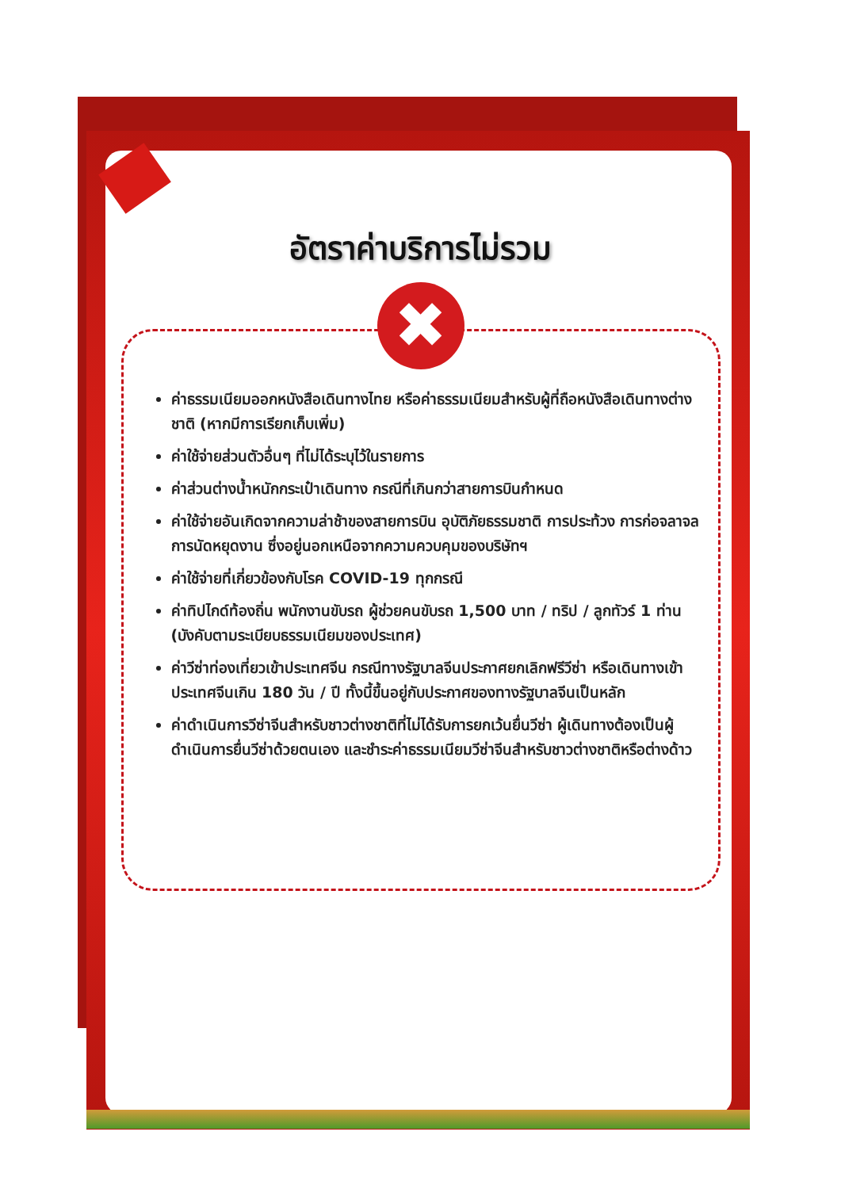อัตราค่าบริการไม่รวม
✖
ค่าธรรมเนียมออกหนังสือเดินทางไทย หรือค่าธรรมเนียมสำหรับผู้ที่ถือหนังสือเดินทางต่างชาติ (หากมีการเรียกเก็บเพิ่ม)
ค่าใช้จ่ายส่วนตัวอื่นๆ ที่ไม่ได้ระบุไว้ในรายการ
ค่าส่วนต่างน้ำหนักกระเป๋าเดินทาง กรณีที่เกินกว่าสายการบินกำหนด
ค่าใช้จ่ายอันเกิดจากความล่าช้าของสายการบิน อุบัติภัยธรรมชาติ การประท้วง การก่อจลาจล การนัดหยุดงาน ซึ่งอยู่นอกเหนือจากความควบคุมของบริษัทฯ
ค่าใช้จ่ายที่เกี่ยวข้องกับโรค COVID-19 ทุกกรณี
ค่าทิปไกด์ท้องถิ่น พนักงานขับรถ ผู้ช่วยคนขับรถ 1,500 บาท / ทริป / ลูกทัวร์ 1 ท่าน (บังคับตามระเบียบธรรมเนียมของประเทศ)
ค่าวีซ่าท่องเที่ยวเข้าประเทศจีน กรณีทางรัฐบาลจีนประกาศยกเลิกฟรีวีซ่า หรือเดินทางเข้าประเทศจีนเกิน 180 วัน / ปี ทั้งนี้ขึ้นอยู่กับประกาศของทางรัฐบาลจีนเป็นหลัก
ค่าดำเนินการวีซ่าจีนสำหรับชาวต่างชาติที่ไม่ได้รับการยกเว้นยื่นวีซ่า ผู้เดินทางต้องเป็นผู้ดำเนินการยื่นวีซ่าด้วยตนเอง และชำระค่าธรรมเนียมวีซ่าจีนสำหรับชาวต่างชาติหรือต่างด้าว